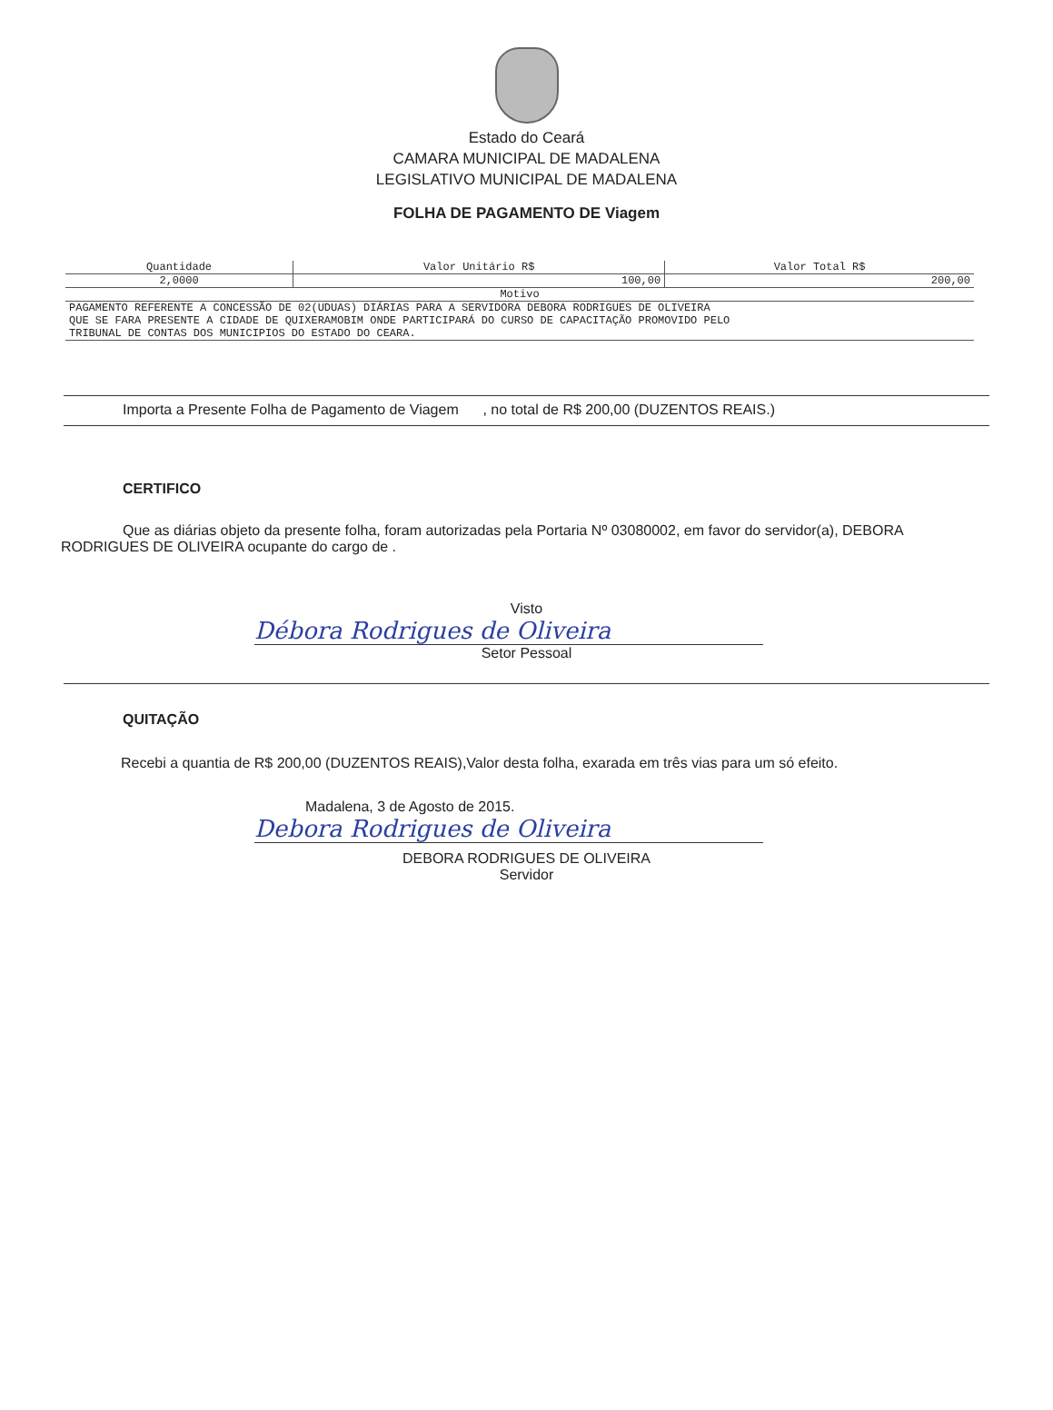Estado do Ceará
CAMARA MUNICIPAL DE MADALENA
LEGISLATIVO MUNICIPAL DE MADALENA
FOLHA DE PAGAMENTO DE Viagem
| Quantidade | Valor Unitário R$ | Valor Total R$ |
| --- | --- | --- |
| 2,0000 | 100,00 | 200,00 |
| Motivo | | |
| PAGAMENTO REFERENTE A CONCESSÃO DE 02(UDUAS) DIÁRIAS PARA A SERVIDORA DEBORA RODRIGUES DE OLIVEIRA QUE SE FARA PRESENTE A CIDADE DE QUIXERAMOBIM ONDE PARTICIPARÁ DO CURSO DE CAPACITAÇÃO PROMOVIDO PELO TRIBUNAL DE CONTAS DOS MUNICIPIOS DO ESTADO DO CEARA. | | |
Importa a Presente Folha de Pagamento de Viagem , no total de R$ 200,00 (DUZENTOS REAIS.)
CERTIFICO
Que as diárias objeto da presente folha, foram autorizadas pela Portaria Nº 03080002, em favor do servidor(a), DEBORA RODRIGUES DE OLIVEIRA ocupante do cargo de .
Visto
Débora Rodrigues de Oliveira
Setor Pessoal
QUITAÇÃO
Recebi a quantia de R$ 200,00 (DUZENTOS REAIS),Valor desta folha, exarada em três vias para um só efeito.
Madalena, 3 de Agosto de 2015.
Debora Rodrigues de Oliveira
DEBORA RODRIGUES DE OLIVEIRA
Servidor